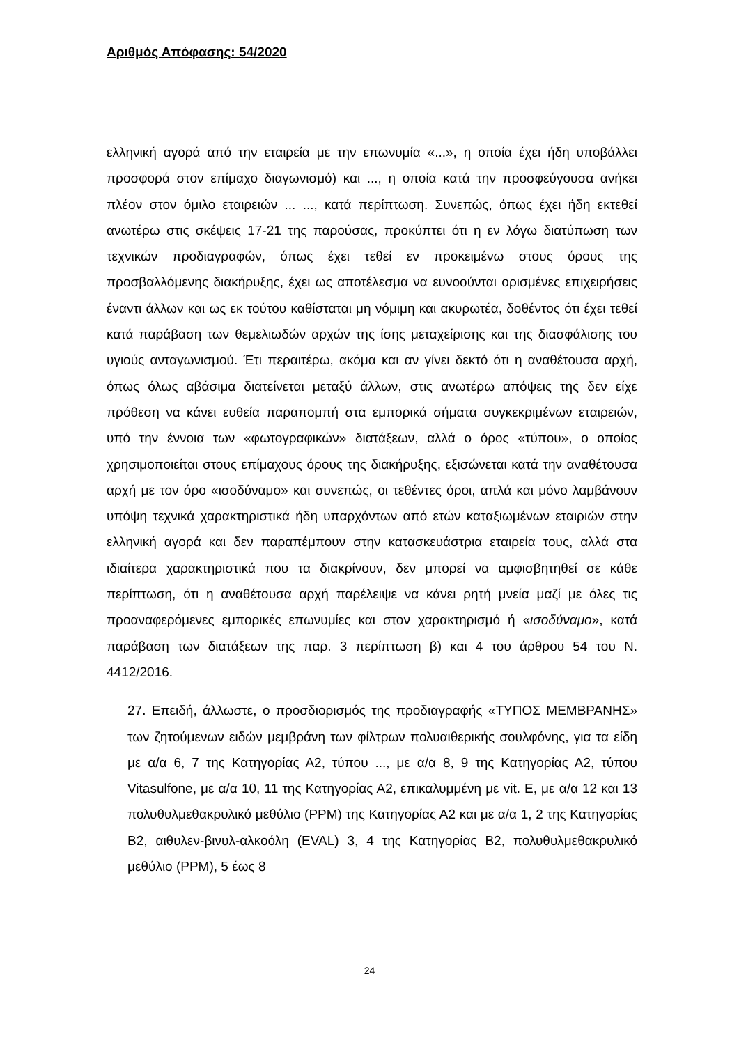Αριθμός Απόφασης: 54/2020
ελληνική αγορά από την εταιρεία με την επωνυμία «...», η οποία έχει ήδη υποβάλλει προσφορά στον επίμαχο διαγωνισμό) και ..., η οποία κατά την προσφεύγουσα ανήκει πλέον στον όμιλο εταιρειών ... ..., κατά περίπτωση. Συνεπώς, όπως έχει ήδη εκτεθεί ανωτέρω στις σκέψεις 17-21 της παρούσας, προκύπτει ότι η εν λόγω διατύπωση των τεχνικών προδιαγραφών, όπως έχει τεθεί εν προκειμένω στους όρους της προσβαλλόμενης διακήρυξης, έχει ως αποτέλεσμα να ευνοούνται ορισμένες επιχειρήσεις έναντι άλλων και ως εκ τούτου καθίσταται μη νόμιμη και ακυρωτέα, δοθέντος ότι έχει τεθεί κατά παράβαση των θεμελιωδών αρχών της ίσης μεταχείρισης και της διασφάλισης του υγιούς ανταγωνισμού. Έτι περαιτέρω, ακόμα και αν γίνει δεκτό ότι η αναθέτουσα αρχή, όπως όλως αβάσιμα διατείνεται μεταξύ άλλων, στις ανωτέρω απόψεις της δεν είχε πρόθεση να κάνει ευθεία παραπομπή στα εμπορικά σήματα συγκεκριμένων εταιρειών, υπό την έννοια των «φωτογραφικών» διατάξεων, αλλά ο όρος «τύπου», ο οποίος χρησιμοποιείται στους επίμαχους όρους της διακήρυξης, εξισώνεται κατά την αναθέτουσα αρχή με τον όρο «ισοδύναμο» και συνεπώς, οι τεθέντες όροι, απλά και μόνο λαμβάνουν υπόψη τεχνικά χαρακτηριστικά ήδη υπαρχόντων από ετών καταξιωμένων εταιριών στην ελληνική αγορά και δεν παραπέμπουν στην κατασκευάστρια εταιρεία τους, αλλά στα ιδιαίτερα χαρακτηριστικά που τα διακρίνουν, δεν μπορεί να αμφισβητηθεί σε κάθε περίπτωση, ότι η αναθέτουσα αρχή παρέλειψε να κάνει ρητή μνεία μαζί με όλες τις προαναφερόμενες εμπορικές επωνυμίες και στον χαρακτηρισμό ή «ισοδύναμο», κατά παράβαση των διατάξεων της παρ. 3 περίπτωση β) και 4 του άρθρου 54 του Ν. 4412/2016.
27. Επειδή, άλλωστε, ο προσδιορισμός της προδιαγραφής «ΤΥΠΟΣ ΜΕΜΒΡΑΝΗΣ» των ζητούμενων ειδών μεμβράνη των φίλτρων πολυαιθερικής σουλφόνης, για τα είδη με α/α 6, 7 της Κατηγορίας Α2, τύπου ..., με α/α 8, 9 της Κατηγορίας Α2, τύπου Vitasulfone, με α/α 10, 11 της Κατηγορίας Α2, επικαλυμμένη με vit. E, με α/α 12 και 13 πολυθυλμεθακρυλικό μεθύλιο (PPM) της Κατηγορίας Α2 και με α/α 1, 2 της Κατηγορίας Β2, αιθυλεν-βινυλ-αλκοόλη (EVAL) 3, 4 της Κατηγορίας Β2, πολυθυλμεθακρυλικό μεθύλιο (PPM), 5 έως 8
24